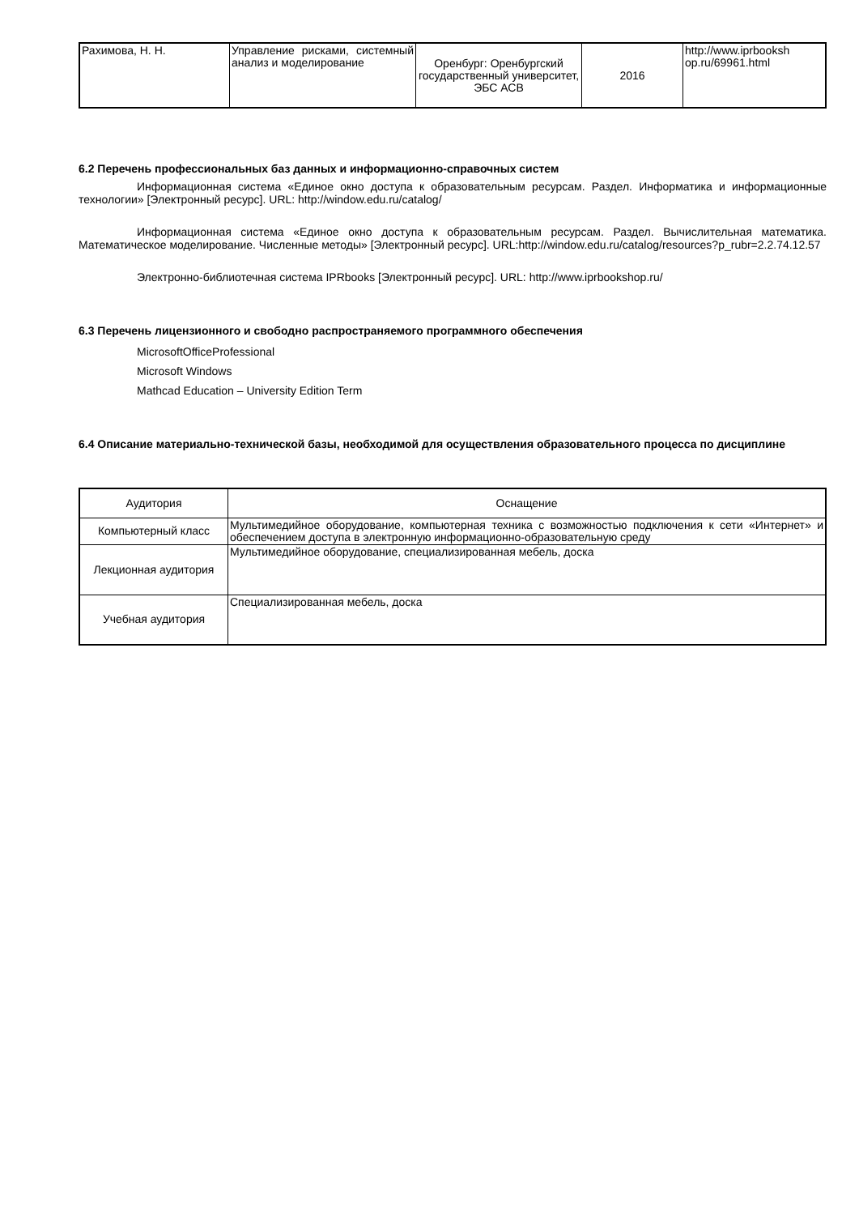| Рахимова, Н. Н. | Управление рисками, системный анализ и моделирование | Оренбург: Оренбургский государственный университет, ЭБС АСВ | 2016 | http://www.iprbooksh op.ru/69961.html |
6.2 Перечень профессиональных баз данных и информационно-справочных систем
Информационная система «Единое окно доступа к образовательным ресурсам. Раздел. Информатика и информационные технологии» [Электронный ресурс]. URL: http://window.edu.ru/catalog/
Информационная система «Единое окно доступа к образовательным ресурсам. Раздел. Вычислительная математика. Математическое моделирование. Численные методы» [Электронный ресурс]. URL:http://window.edu.ru/catalog/resources?p_rubr=2.2.74.12.57
Электронно-библиотечная система IPRbooks [Электронный ресурс]. URL: http://www.iprbookshop.ru/
6.3 Перечень лицензионного и свободно распространяемого программного обеспечения
MicrosoftOfficeProfessional
Microsoft Windows
Mathcad Education – University Edition Term
6.4 Описание материально-технической базы, необходимой для осуществления образовательного процесса по дисциплине
| Аудитория | Оснащение |
| --- | --- |
| Компьютерный класс | Мультимедийное оборудование, компьютерная техника с возможностью подключения к сети «Интернет» и обеспечением доступа в электронную информационно-образовательную среду |
| Лекционная аудитория | Мультимедийное оборудование, специализированная мебель, доска |
| Учебная аудитория | Специализированная мебель, доска |